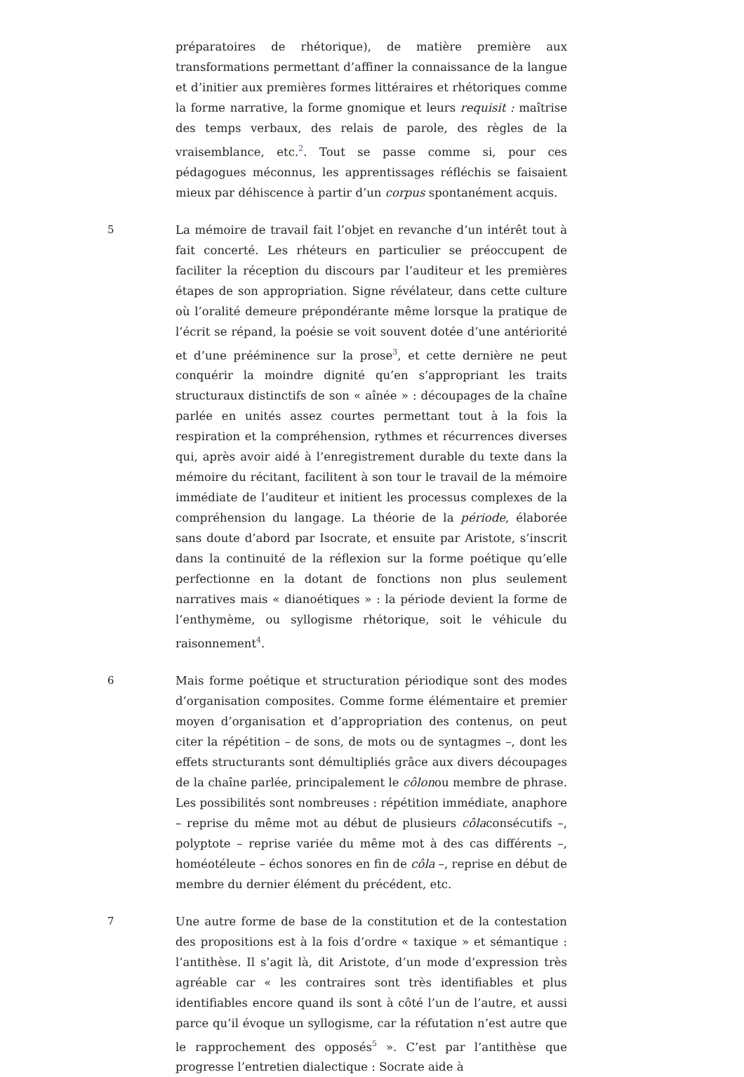préparatoires de rhétorique), de matière première aux transformations permettant d’affiner la connaissance de la langue et d’initier aux premières formes littéraires et rhétoriques comme la forme narrative, la forme gnomique et leurs requisit : maîtrise des temps verbaux, des relais de parole, des règles de la vraisemblance, etc.<sup>2</sup>. Tout se passe comme si, pour ces pédagogues méconnus, les apprentissages réfléchis se faisaient mieux par déhiscence à partir d’un corpus spontanément acquis.
5 La mémoire de travail fait l’objet en revanche d’un intérêt tout à fait concerté. Les rhéteurs en particulier se préoccupent de faciliter la réception du discours par l’auditeur et les premières étapes de son appropriation. Signe révélateur, dans cette culture où l’oralité demeure prépondérante même lorsque la pratique de l’écrit se répand, la poésie se voit souvent dotée d’une antériorité et d’une prééminence sur la prose<sup>3</sup>, et cette dernière ne peut conquérir la moindre dignité qu’en s’appropriant les traits structuraux distinctifs de son « aînée » : découpages de la chaîne parlée en unités assez courtes permettant tout à la fois la respiration et la compréhension, rythmes et récurrences diverses qui, après avoir aidé à l’enregistrement durable du texte dans la mémoire du récitant, facilitent à son tour le travail de la mémoire immédiate de l’auditeur et initient les processus complexes de la compréhension du langage. La théorie de la période, élaborée sans doute d’abord par Isocrate, et ensuite par Aristote, s’inscrit dans la continuité de la réflexion sur la forme poétique qu’elle perfectionne en la dotant de fonctions non plus seulement narratives mais « dianoétiques » : la période devient la forme de l’enthymème, ou syllogisme rhétorique, soit le véhicule du raisonnement<sup>4</sup>.
6 Mais forme poétique et structuration périodique sont des modes d’organisation composites. Comme forme élémentaire et premier moyen d’organisation et d’appropriation des contenus, on peut citer la répétition – de sons, de mots ou de syntagmes –, dont les effets structurants sont démultipliés grâce aux divers découpages de la chaîne parlée, principalement le côlonou membre de phrase. Les possibilités sont nombreuses : répétition immédiate, anaphore – reprise du même mot au début de plusieurs côlaconsécutifs –, polyptote – reprise variée du même mot à des cas différents –, homéotéleute – échos sonores en fin de côla –, reprise en début de membre du dernier élément du précédent, etc.
7 Une autre forme de base de la constitution et de la contestation des propositions est à la fois d’ordre « taxique » et sémantique : l’antithèse. Il s’agit là, dit Aristote, d’un mode d’expression très agréable car « les contraires sont très identifiables et plus identifiables encore quand ils sont à côté l’un de l’autre, et aussi parce qu’il évoque un syllogisme, car la réfutation n’est autre que le rapprochement des opposés<sup>5</sup> ». C’est par l’antithèse que progresse l’entretien dialectique : Socrate aide à